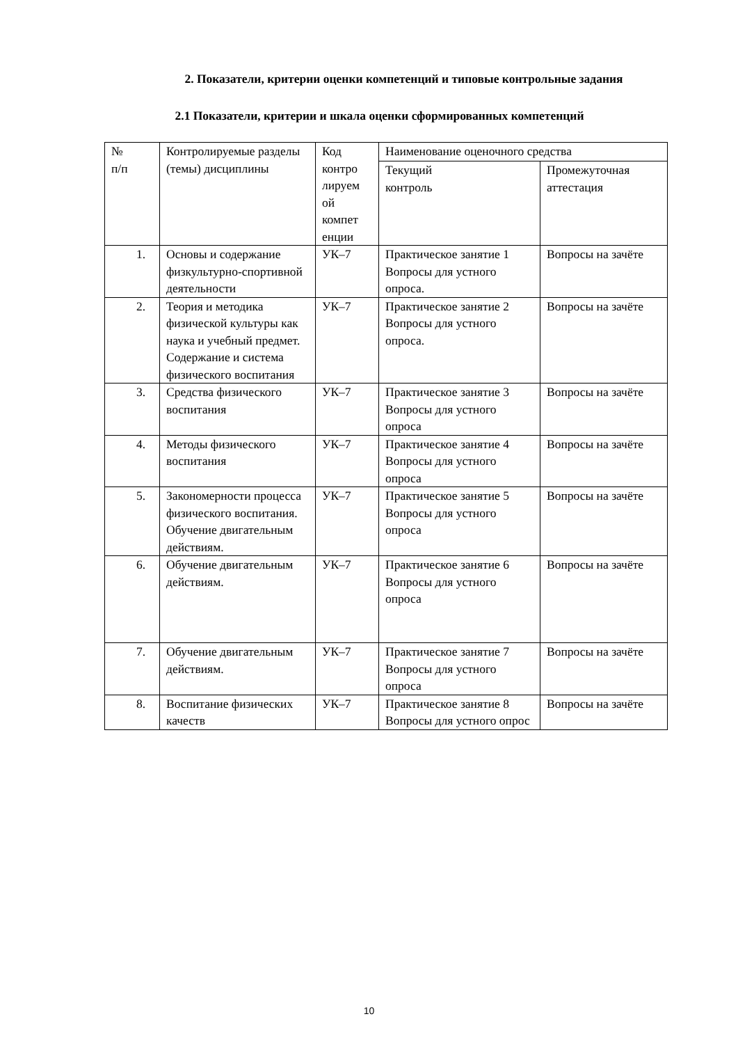2. Показатели, критерии оценки компетенций и типовые контрольные задания
2.1 Показатели, критерии и шкала оценки сформированных компетенций
| № п/п | Контролируемые разделы (темы) дисциплины | Код контро лируем ой компет енции | Наименование оценочного средства | |
| | | | Текущий контроль | Промежуточная аттестация |
| 1. | Основы и содержание физкультурно-спортивной деятельности | УК–7 | Практическое занятие 1 Вопросы для устного опроса. | Вопросы на зачёте |
| 2. | Теория и методика физической культуры как наука и учебный предмет. Содержание и система физического воспитания | УК–7 | Практическое занятие 2 Вопросы для устного опроса. | Вопросы на зачёте |
| 3. | Средства физического воспитания | УК–7 | Практическое занятие 3 Вопросы для устного опроса | Вопросы на зачёте |
| 4. | Методы физического воспитания | УК–7 | Практическое занятие 4 Вопросы для устного опроса | Вопросы на зачёте |
| 5. | Закономерности процесса физического воспитания. Обучение двигательным действиям. | УК–7 | Практическое занятие 5 Вопросы для устного опроса | Вопросы на зачёте |
| 6. | Обучение двигательным действиям. | УК–7 | Практическое занятие 6 Вопросы для устного опроса | Вопросы на зачёте |
| 7. | Обучение двигательным действиям. | УК–7 | Практическое занятие 7 Вопросы для устного опроса | Вопросы на зачёте |
| 8. | Воспитание физических качеств | УК–7 | Практическое занятие 8 Вопросы для устного опрос | Вопросы на зачёте |
10